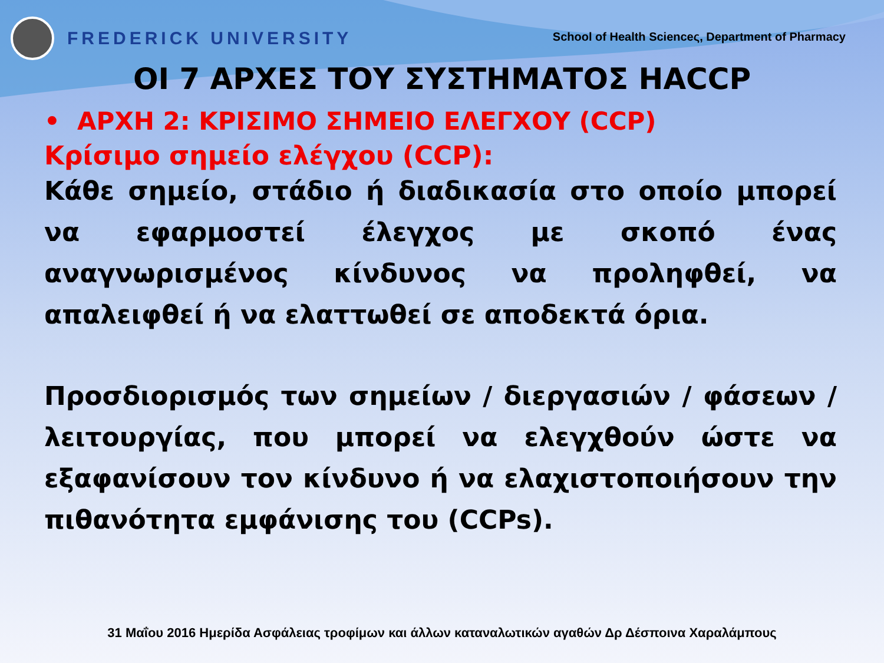FREDERICK UNIVERSITY
School of Health Scienceς, Department of Pharmacy
ΟΙ 7 ΑΡΧΕΣ ΤΟΥ ΣΥΣΤΗΜΑΤΟΣ HACCP
• ΑΡΧΗ 2: ΚΡΙΣΙΜΟ ΣΗΜΕΙΟ ΕΛΕΓΧΟΥ (CCP)
Κρίσιμο σημείο ελέγχου (CCP):
Κάθε σημείο, στάδιο ή διαδικασία στο οποίο μπορεί να εφαρμοστεί έλεγχος με σκοπό ένας αναγνωρισμένος κίνδυνος να προληφθεί, να απαλειφθεί ή να ελαττωθεί σε αποδεκτά όρια.
Προσδιορισμός των σημείων / διεργασιών / φάσεων / λειτουργίας, που μπορεί να ελεγχθούν ώστε να εξαφανίσουν τον κίνδυνο ή να ελαχιστοποιήσουν την πιθανότητα εμφάνισης του (CCPs).
31 Μαΐου 2016 Ημερίδα Ασφάλειας τροφίμων και άλλων καταναλωτικών αγαθών Δρ Δέσποινα Χαραλάμπους